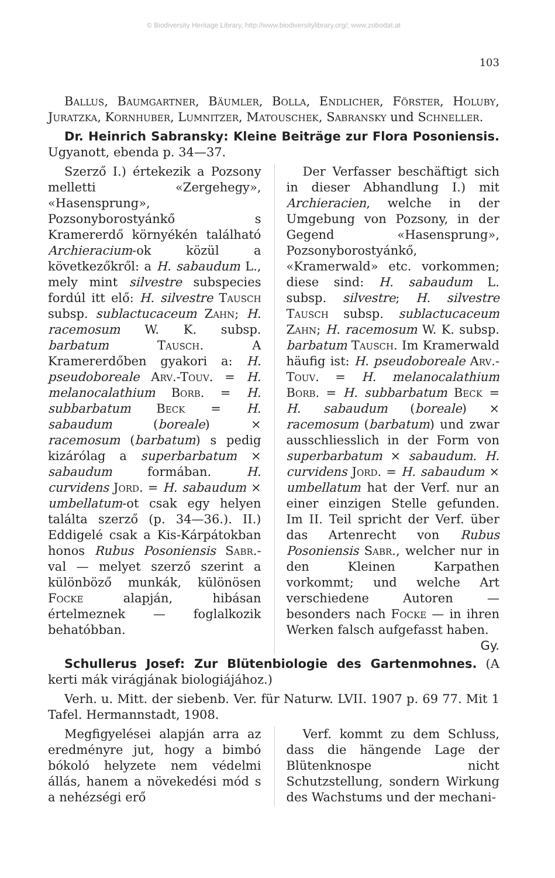© Biodiversity Heritage Library, http://www.biodiversitylibrary.org/; www.zobodat.at
103
Ballus, Baumgartner, Bäumler, Bolla, Endlicher, Förster, Holuby, Juratzka, Kornhuber, Lumnitzer, Matouschek, Sabransky und Schneller.
Dr. Heinrich Sabransky: Kleine Beiträge zur Flora Posoniensis. Ugyanott, ebenda p. 34—37.
Szerző I.) értekezik a Pozsony melletti «Zergehegy», «Hasensprung», Pozsonyborostyánkő s Kramererdő környékén található Archieracium-ok közül a következőkről: a H. sabaudum L., mely mint silvestre subspecies fordúl itt elő: H. silvestre Tausch subsp. sublactucaceum Zahn; H. racemosum W. K. subsp. barbatum Tausch. A Kramererdőben gyakori a: H. pseudoboreale Arv.-Touv. = H. melanocalathium Borb. = H. subbarbatum Beck = H. sabaudum (boreale) × racemosum (barbatum) s pedig kizárólag a superbarbatum × sabaudum formában. H. curvidens Jord. = H. sabaudum × umbellatum-ot csak egy helyen találta szerző (p. 34—36.). II.) Eddigelé csak a Kis-Kárpátokban honos Rubus Posoniensis Sabr.-val — melyet szerző szerint a különböző munkák, különösen Focke alapján, hibásan értelmeznek — foglalkozik behatóbban.
Der Verfasser beschäftigt sich in dieser Abhandlung I.) mit Archieracien, welche in der Umgebung von Pozsony, in der Gegend «Hasensprung», Pozsonyborostyánkő, «Kramerwald» etc. vorkommen; diese sind: H. sabaudum L. subsp. silvestre; H. silvestre Tausch subsp. sublactucaceum Zahn; H. racemosum W. K. subsp. barbatum Tausch. Im Kramerwald häufig ist: H. pseudoboreale Arv.-Touv. = H. melanocalathium Borb. = H. subbarbatum Beck = H. sabaudum (boreale) × racemosum (barbatum) und zwar ausschliesslich in der Form von superbarbatum × sabaudum. H. curvidens Jord. = H. sabaudum × umbellatum hat der Verf. nur an einer einzigen Stelle gefunden. Im II. Teil spricht der Verf. über das Artenrecht von Rubus Posoniensis Sabr., welcher nur in den Kleinen Karpathen vorkommt; und welche Art verschiedene Autoren — besonders nach Focke — in ihren Werken falsch aufgefasst haben. Gy.
Schullerus Josef: Zur Blütenbiologie des Gartenmohnes. (A kerti mák virágjának biologiájához.)
Verh. u. Mitt. der siebenb. Ver. für Naturw. LVII. 1907 p. 69 77. Mit 1 Tafel. Hermannstadt, 1908.
Megfigyelései alapján arra az eredményre jut, hogy a bimbó bókoló helyzete nem védelmi állás, hanem a növekedési mód s a nehézségi erő
Verf. kommt zu dem Schluss, dass die hängende Lage der Blütenknospe nicht Schutzstellung, sondern Wirkung des Wachstums und der mechani-